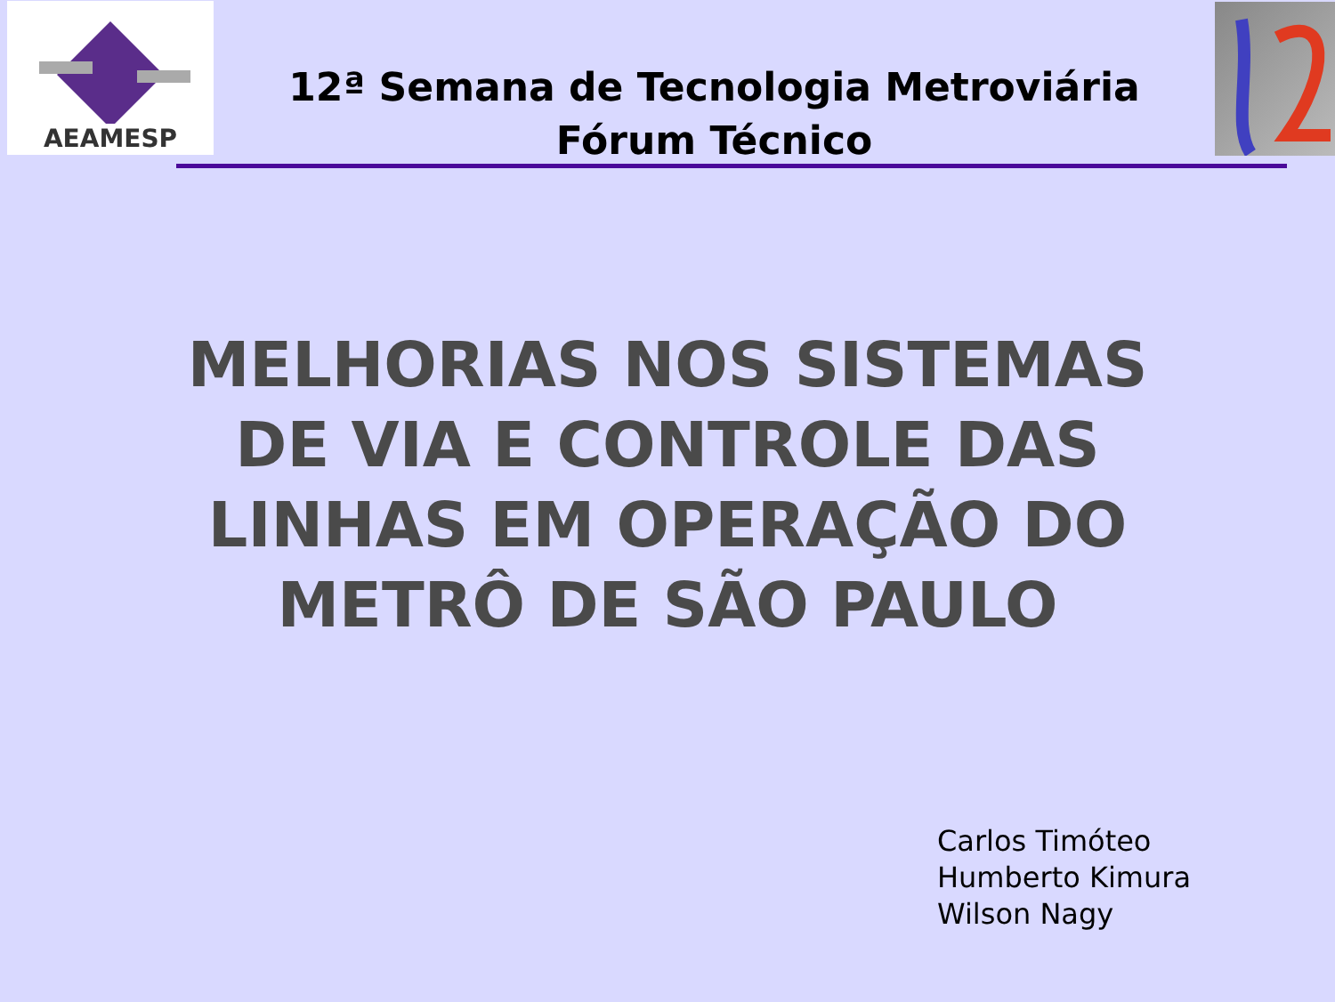AEAMESP
12ª Semana de Tecnologia Metroviária
Fórum Técnico
MELHORIAS NOS SISTEMAS
DE VIA E CONTROLE DAS
LINHAS EM OPERAÇÃO DO
METRÔ DE SÃO PAULO
Carlos Timóteo
Humberto Kimura
Wilson Nagy